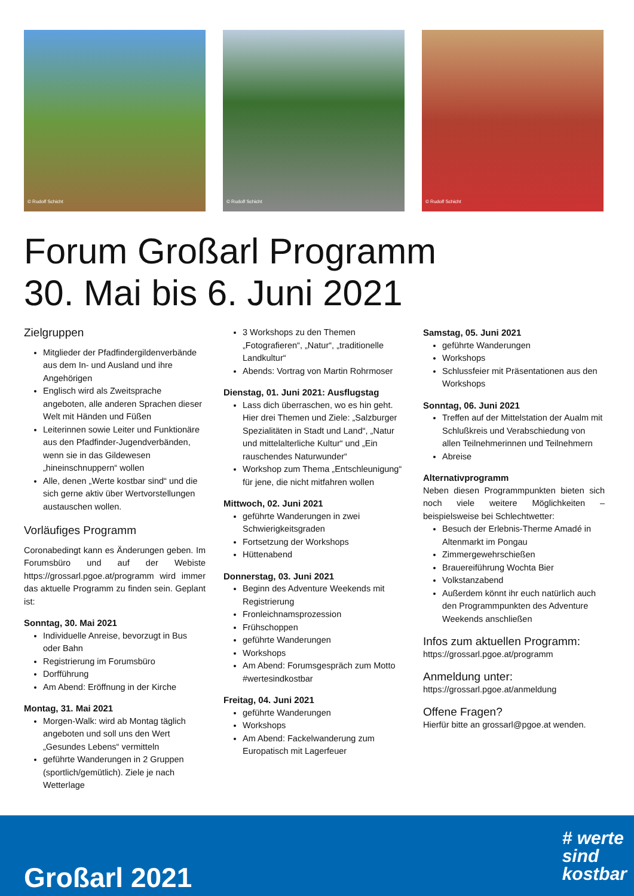© Rudolf Schicht
© Rudolf Schicht
© Rudolf Schicht
Forum Großarl Programm
30. Mai bis 6. Juni 2021
Zielgruppen
Mitglieder der Pfadfindergildenverbände aus dem In- und Ausland und ihre Angehörigen
Englisch wird als Zweitsprache angeboten, alle anderen Sprachen dieser Welt mit Händen und Füßen
Leiterinnen sowie Leiter und Funktionäre aus den Pfadfinder-Jugendverbänden, wenn sie in das Gildewesen „hineinschnuppern“ wollen
Alle, denen „Werte kostbar sind“ und die sich gerne aktiv über Wertvorstellungen austauschen wollen.
Vorläufiges Programm
Coronabedingt kann es Änderungen geben. Im Forumsbüro und auf der Webiste https://grossarl.pgoe.at/programm wird immer das aktuelle Programm zu finden sein. Geplant ist:
Sonntag, 30. Mai 2021
Individuelle Anreise, bevorzugt in Bus oder Bahn
Registrierung im Forumsbüro
Dorfführung
Am Abend: Eröffnung in der Kirche
Montag, 31. Mai 2021
Morgen-Walk: wird ab Montag täglich angeboten und soll uns den Wert „Gesundes Lebens“ vermitteln
geführte Wanderungen in 2 Gruppen (sportlich/gemütlich). Ziele je nach Wetterlage
3 Workshops zu den Themen „Fotografieren“, „Natur“, „traditionelle Landkultur“
Abends: Vortrag von Martin Rohrmoser
Dienstag, 01. Juni 2021: Ausflugstag
Lass dich überraschen, wo es hin geht. Hier drei Themen und Ziele: „Salzburger Spezialitäten in Stadt und Land“, „Natur und mittelalterliche Kultur“ und „Ein rauschendes Naturwunder“
Workshop zum Thema „Entschleunigung“ für jene, die nicht mitfahren wollen
Mittwoch, 02. Juni 2021
geführte Wanderungen in zwei Schwierigkeitsgraden
Fortsetzung der Workshops
Hüttenabend
Donnerstag, 03. Juni 2021
Beginn des Adventure Weekends mit Registrierung
Fronleichnamsprozession
Frühschoppen
geführte Wanderungen
Workshops
Am Abend: Forumsgespräch zum Motto #wertesindkostbar
Freitag, 04. Juni 2021
geführte Wanderungen
Workshops
Am Abend: Fackelwanderung zum Europatisch mit Lagerfeuer
Samstag, 05. Juni 2021
geführte Wanderungen
Workshops
Schlussfeier mit Präsentationen aus den Workshops
Sonntag, 06. Juni 2021
Treffen auf der Mittelstation der Aualm mit Schlußkreis und Verabschiedung von allen Teilnehmerinnen und Teilnehmern
Abreise
Alternativprogramm
Neben diesen Programmpunkten bieten sich noch viele weitere Möglichkeiten – beispielsweise bei Schlechtwetter:
Besuch der Erlebnis-Therme Amadé in Altenmarkt im Pongau
Zimmergewehrschießen
Brauereiführung Wochta Bier
Volkstanzabend
Außerdem könnt ihr euch natürlich auch den Programmpunkten des Adventure Weekends anschließen
Infos zum aktuellen Programm:
https://grossarl.pgoe.at/programm
Anmeldung unter:
https://grossarl.pgoe.at/anmeldung
Offene Fragen?
Hierfür bitte an grossarl@pgoe.at wenden.
Großarl 2021
# werte
sind
kostbar